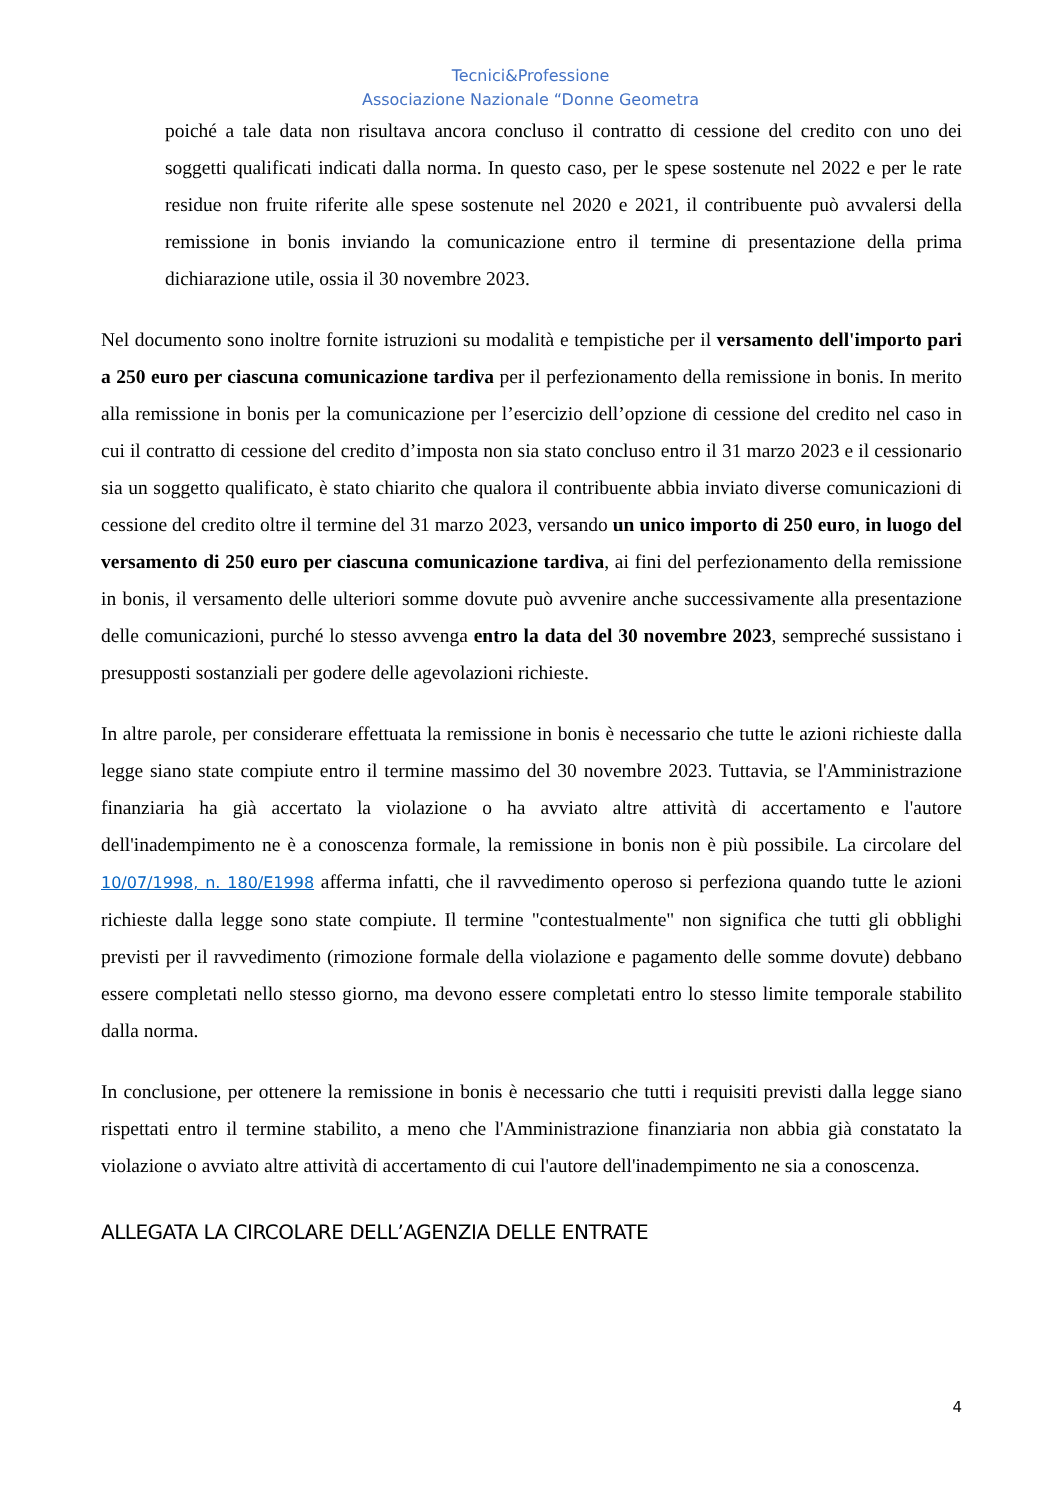Tecnici&Professione
Associazione Nazionale “Donne Geometra
poiché a tale data non risultava ancora concluso il contratto di cessione del credito con uno dei soggetti qualificati indicati dalla norma. In questo caso, per le spese sostenute nel 2022 e per le rate residue non fruite riferite alle spese sostenute nel 2020 e 2021, il contribuente può avvalersi della remissione in bonis inviando la comunicazione entro il termine di presentazione della prima dichiarazione utile, ossia il 30 novembre 2023.
Nel documento sono inoltre fornite istruzioni su modalità e tempistiche per il versamento dell'importo pari a 250 euro per ciascuna comunicazione tardiva per il perfezionamento della remissione in bonis. In merito alla remissione in bonis per la comunicazione per l’esercizio dell’opzione di cessione del credito nel caso in cui il contratto di cessione del credito d’imposta non sia stato concluso entro il 31 marzo 2023 e il cessionario sia un soggetto qualificato, è stato chiarito che qualora il contribuente abbia inviato diverse comunicazioni di cessione del credito oltre il termine del 31 marzo 2023, versando un unico importo di 250 euro, in luogo del versamento di 250 euro per ciascuna comunicazione tardiva, ai fini del perfezionamento della remissione in bonis, il versamento delle ulteriori somme dovute può avvenire anche successivamente alla presentazione delle comunicazioni, purché lo stesso avvenga entro la data del 30 novembre 2023, sempreché sussistano i presupposti sostanziali per godere delle agevolazioni richieste.
In altre parole, per considerare effettuata la remissione in bonis è necessario che tutte le azioni richieste dalla legge siano state compiute entro il termine massimo del 30 novembre 2023. Tuttavia, se l'Amministrazione finanziaria ha già accertato la violazione o ha avviato altre attività di accertamento e l'autore dell'inadempimento ne è a conoscenza formale, la remissione in bonis non è più possibile. La circolare del 10/07/1998, n. 180/E1998 afferma infatti, che il ravvedimento operoso si perfeziona quando tutte le azioni richieste dalla legge sono state compiute. Il termine "contestualmente" non significa che tutti gli obblighi previsti per il ravvedimento (rimozione formale della violazione e pagamento delle somme dovute) debbano essere completati nello stesso giorno, ma devono essere completati entro lo stesso limite temporale stabilito dalla norma.
In conclusione, per ottenere la remissione in bonis è necessario che tutti i requisiti previsti dalla legge siano rispettati entro il termine stabilito, a meno che l'Amministrazione finanziaria non abbia già constatato la violazione o avviato altre attività di accertamento di cui l'autore dell'inadempimento ne sia a conoscenza.
ALLEGATA LA CIRCOLARE DELL’AGENZIA DELLE ENTRATE
4